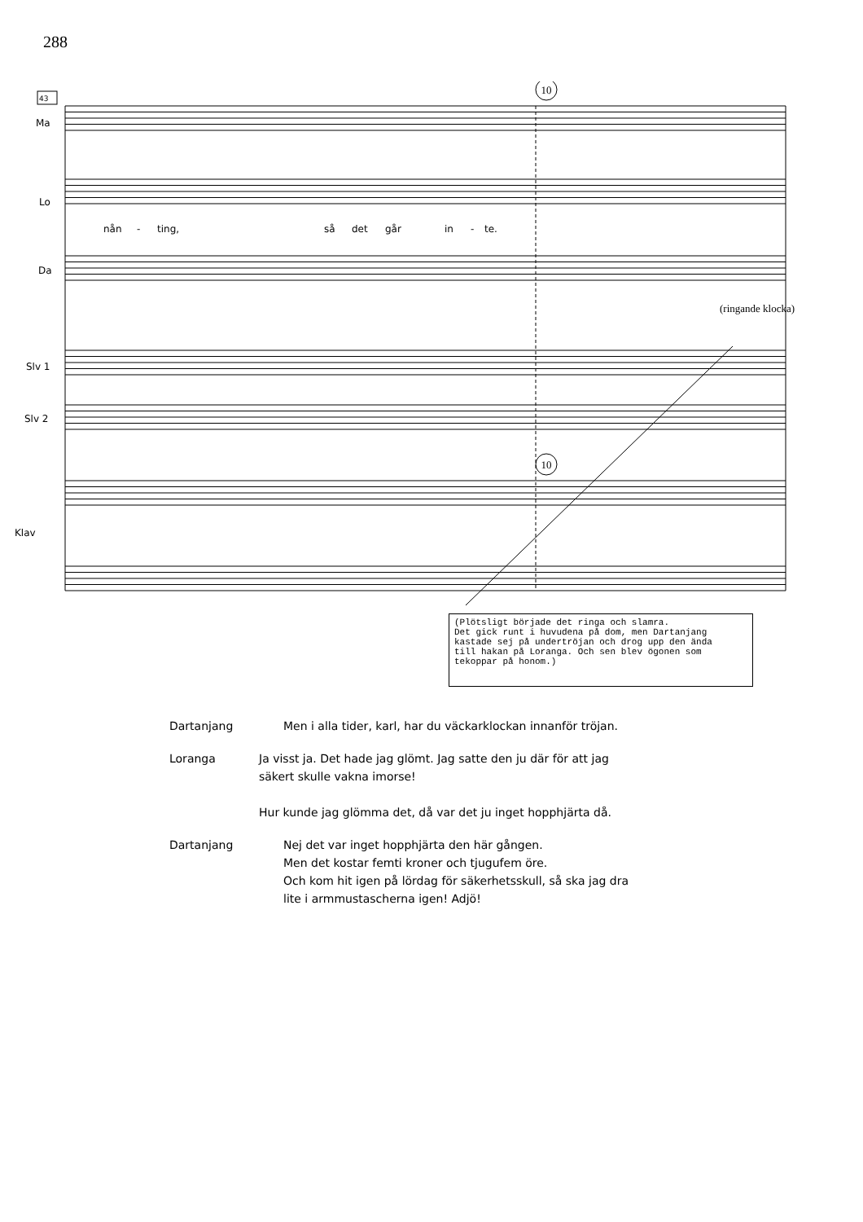288
Ma
Lo
Da
Slv 1
Slv 2
Klav
nån
-
ting,
så
det
går
in
-
te.
43
10
10
(ringande klocka)
(Plötsligt började det ringa och slamra. Det gick runt i huvudena på dom, men Dartanjang kastade sej på undertröjan och drog upp den ända till hakan på Loranga. Och sen blev ögonen som tekoppar på honom.)
Dartanjang Men i alla tider, karl, har du väckarklockan innanför tröjan.
Loranga Ja visst ja. Det hade jag glömt. Jag satte den ju där för att jag
säkert skulle vakna imorse!
Hur kunde jag glömma det, då var det ju inget hopphjärta då.
Dartanjang Nej det var inget hopphjärta den här gången.
Men det kostar femti kroner och tjugufem öre.
Och kom hit igen på lördag för säkerhetsskull, så ska jag dra
lite i armmustascherna igen! Adjö!